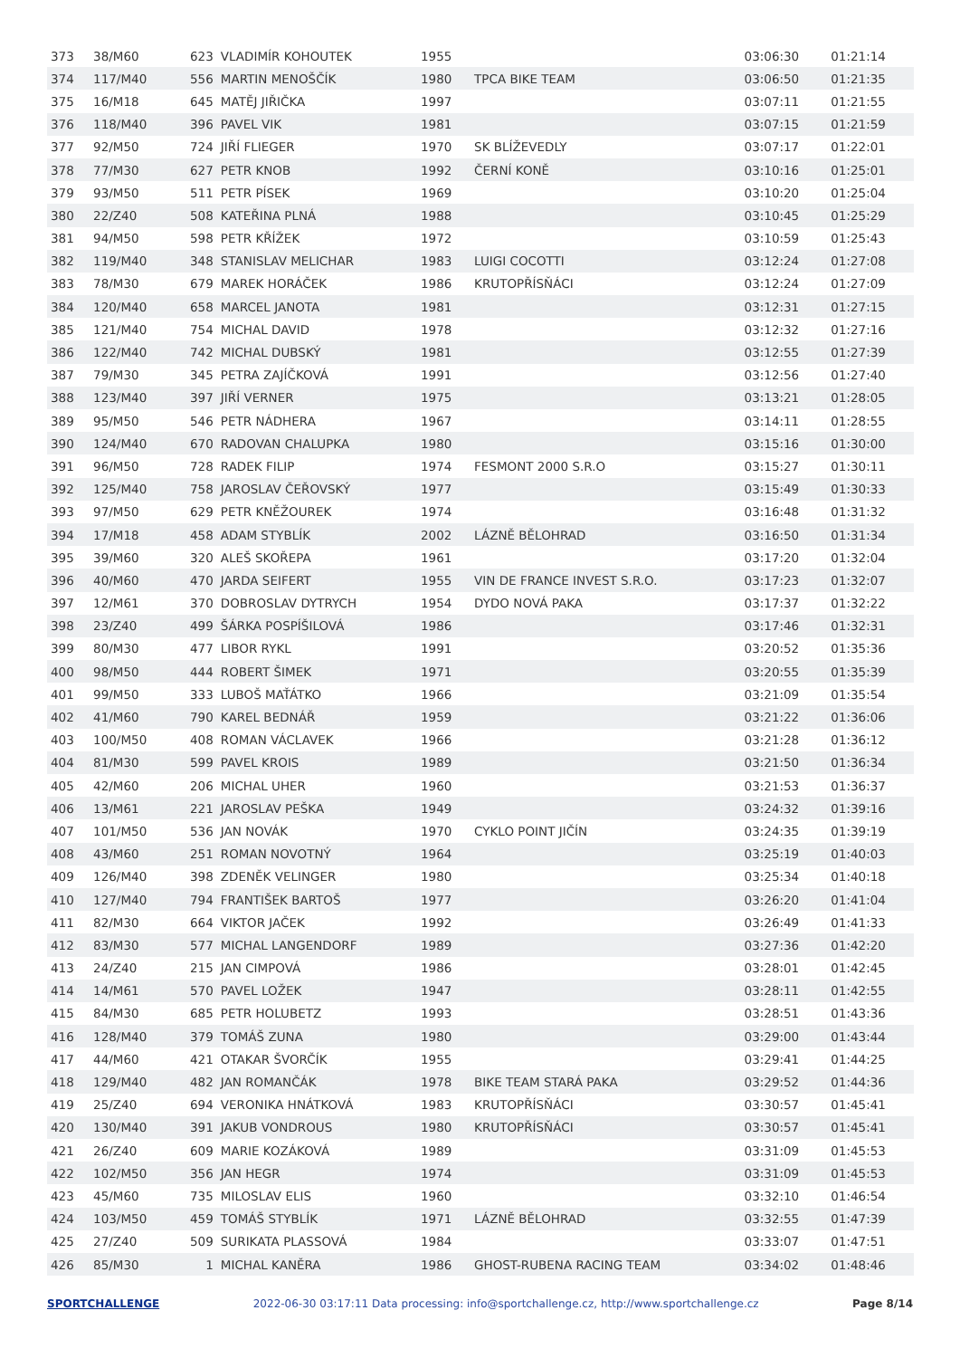| 373 | 38/M60 | 623 | VLADIMÍR KOHOUTEK | 1955 | | 03:06:30 | 01:21:14 |
| 374 | 117/M40 | 556 | MARTIN MENOŠČÍK | 1980 | TPCA BIKE TEAM | 03:06:50 | 01:21:35 |
| 375 | 16/M18 | 645 | MATĚJ JIŘIČKA | 1997 | | 03:07:11 | 01:21:55 |
| 376 | 118/M40 | 396 | PAVEL VIK | 1981 | | 03:07:15 | 01:21:59 |
| 377 | 92/M50 | 724 | JIŘÍ FLIEGER | 1970 | SK BLÍŽEVEDLY | 03:07:17 | 01:22:01 |
| 378 | 77/M30 | 627 | PETR KNOB | 1992 | ČERNÍ KONĚ | 03:10:16 | 01:25:01 |
| 379 | 93/M50 | 511 | PETR PÍSEK | 1969 | | 03:10:20 | 01:25:04 |
| 380 | 22/Z40 | 508 | KATEŘINA PLNÁ | 1988 | | 03:10:45 | 01:25:29 |
| 381 | 94/M50 | 598 | PETR KŘÍŽEK | 1972 | | 03:10:59 | 01:25:43 |
| 382 | 119/M40 | 348 | STANISLAV MELICHAR | 1983 | LUIGI COCOTTI | 03:12:24 | 01:27:08 |
| 383 | 78/M30 | 679 | MAREK HORÁČEK | 1986 | KRUTOPŘÍSŇÁCI | 03:12:24 | 01:27:09 |
| 384 | 120/M40 | 658 | MARCEL JANOTA | 1981 | | 03:12:31 | 01:27:15 |
| 385 | 121/M40 | 754 | MICHAL DAVID | 1978 | | 03:12:32 | 01:27:16 |
| 386 | 122/M40 | 742 | MICHAL DUBSKÝ | 1981 | | 03:12:55 | 01:27:39 |
| 387 | 79/M30 | 345 | PETRA ZAJÍČKOVÁ | 1991 | | 03:12:56 | 01:27:40 |
| 388 | 123/M40 | 397 | JIŘÍ VERNER | 1975 | | 03:13:21 | 01:28:05 |
| 389 | 95/M50 | 546 | PETR NÁDHERA | 1967 | | 03:14:11 | 01:28:55 |
| 390 | 124/M40 | 670 | RADOVAN CHALUPKA | 1980 | | 03:15:16 | 01:30:00 |
| 391 | 96/M50 | 728 | RADEK FILIP | 1974 | FESMONT 2000 S.R.O | 03:15:27 | 01:30:11 |
| 392 | 125/M40 | 758 | JAROSLAV ČEŘOVSKÝ | 1977 | | 03:15:49 | 01:30:33 |
| 393 | 97/M50 | 629 | PETR KNĚŽOUREK | 1974 | | 03:16:48 | 01:31:32 |
| 394 | 17/M18 | 458 | ADAM STYBLÍK | 2002 | LÁZNĚ BĚLOHRAD | 03:16:50 | 01:31:34 |
| 395 | 39/M60 | 320 | ALEŠ SKOŘEPA | 1961 | | 03:17:20 | 01:32:04 |
| 396 | 40/M60 | 470 | JARDA SEIFERT | 1955 | VIN DE FRANCE INVEST S.R.O. | 03:17:23 | 01:32:07 |
| 397 | 12/M61 | 370 | DOBROSLAV DYTRYCH | 1954 | DYDO NOVÁ PAKA | 03:17:37 | 01:32:22 |
| 398 | 23/Z40 | 499 | ŠÁRKA POSPÍŠILOVÁ | 1986 | | 03:17:46 | 01:32:31 |
| 399 | 80/M30 | 477 | LIBOR RYKL | 1991 | | 03:20:52 | 01:35:36 |
| 400 | 98/M50 | 444 | ROBERT ŠIMEK | 1971 | | 03:20:55 | 01:35:39 |
| 401 | 99/M50 | 333 | LUBOŠ MAŤÁTKO | 1966 | | 03:21:09 | 01:35:54 |
| 402 | 41/M60 | 790 | KAREL BEDNÁŘ | 1959 | | 03:21:22 | 01:36:06 |
| 403 | 100/M50 | 408 | ROMAN VÁCLAVEK | 1966 | | 03:21:28 | 01:36:12 |
| 404 | 81/M30 | 599 | PAVEL KROIS | 1989 | | 03:21:50 | 01:36:34 |
| 405 | 42/M60 | 206 | MICHAL UHER | 1960 | | 03:21:53 | 01:36:37 |
| 406 | 13/M61 | 221 | JAROSLAV PEŠKA | 1949 | | 03:24:32 | 01:39:16 |
| 407 | 101/M50 | 536 | JAN NOVÁK | 1970 | CYKLO POINT JIČÍN | 03:24:35 | 01:39:19 |
| 408 | 43/M60 | 251 | ROMAN NOVOTNÝ | 1964 | | 03:25:19 | 01:40:03 |
| 409 | 126/M40 | 398 | ZDENĚK VELINGER | 1980 | | 03:25:34 | 01:40:18 |
| 410 | 127/M40 | 794 | FRANTIŠEK BARTOŠ | 1977 | | 03:26:20 | 01:41:04 |
| 411 | 82/M30 | 664 | VIKTOR JAČEK | 1992 | | 03:26:49 | 01:41:33 |
| 412 | 83/M30 | 577 | MICHAL LANGENDORF | 1989 | | 03:27:36 | 01:42:20 |
| 413 | 24/Z40 | 215 | JAN CIMPOVÁ | 1986 | | 03:28:01 | 01:42:45 |
| 414 | 14/M61 | 570 | PAVEL LOŽEK | 1947 | | 03:28:11 | 01:42:55 |
| 415 | 84/M30 | 685 | PETR HOLUBETZ | 1993 | | 03:28:51 | 01:43:36 |
| 416 | 128/M40 | 379 | TOMÁŠ ZUNA | 1980 | | 03:29:00 | 01:43:44 |
| 417 | 44/M60 | 421 | OTAKAR ŠVORČÍK | 1955 | | 03:29:41 | 01:44:25 |
| 418 | 129/M40 | 482 | JAN ROMANČÁK | 1978 | BIKE TEAM STARÁ PAKA | 03:29:52 | 01:44:36 |
| 419 | 25/Z40 | 694 | VERONIKA HNÁTKOVÁ | 1983 | KRUTOPŘÍSŇÁCI | 03:30:57 | 01:45:41 |
| 420 | 130/M40 | 391 | JAKUB VONDROUS | 1980 | KRUTOPŘÍSŇÁCI | 03:30:57 | 01:45:41 |
| 421 | 26/Z40 | 609 | MARIE KOZÁKOVÁ | 1989 | | 03:31:09 | 01:45:53 |
| 422 | 102/M50 | 356 | JAN HEGR | 1974 | | 03:31:09 | 01:45:53 |
| 423 | 45/M60 | 735 | MILOSLAV ELIS | 1960 | | 03:32:10 | 01:46:54 |
| 424 | 103/M50 | 459 | TOMÁŠ STYBLÍK | 1971 | LÁZNĚ BĚLOHRAD | 03:32:55 | 01:47:39 |
| 425 | 27/Z40 | 509 | SURIKATA PLASSOVÁ | 1984 | | 03:33:07 | 01:47:51 |
| 426 | 85/M30 | 1 | MICHAL KANĚRA | 1986 | GHOST-RUBENA RACING TEAM | 03:34:02 | 01:48:46 |
SPORTCHALLENGE 2022-06-30 03:17:11 Data processing: info@sportchallenge.cz, http://www.sportchallenge.cz Page 8/14